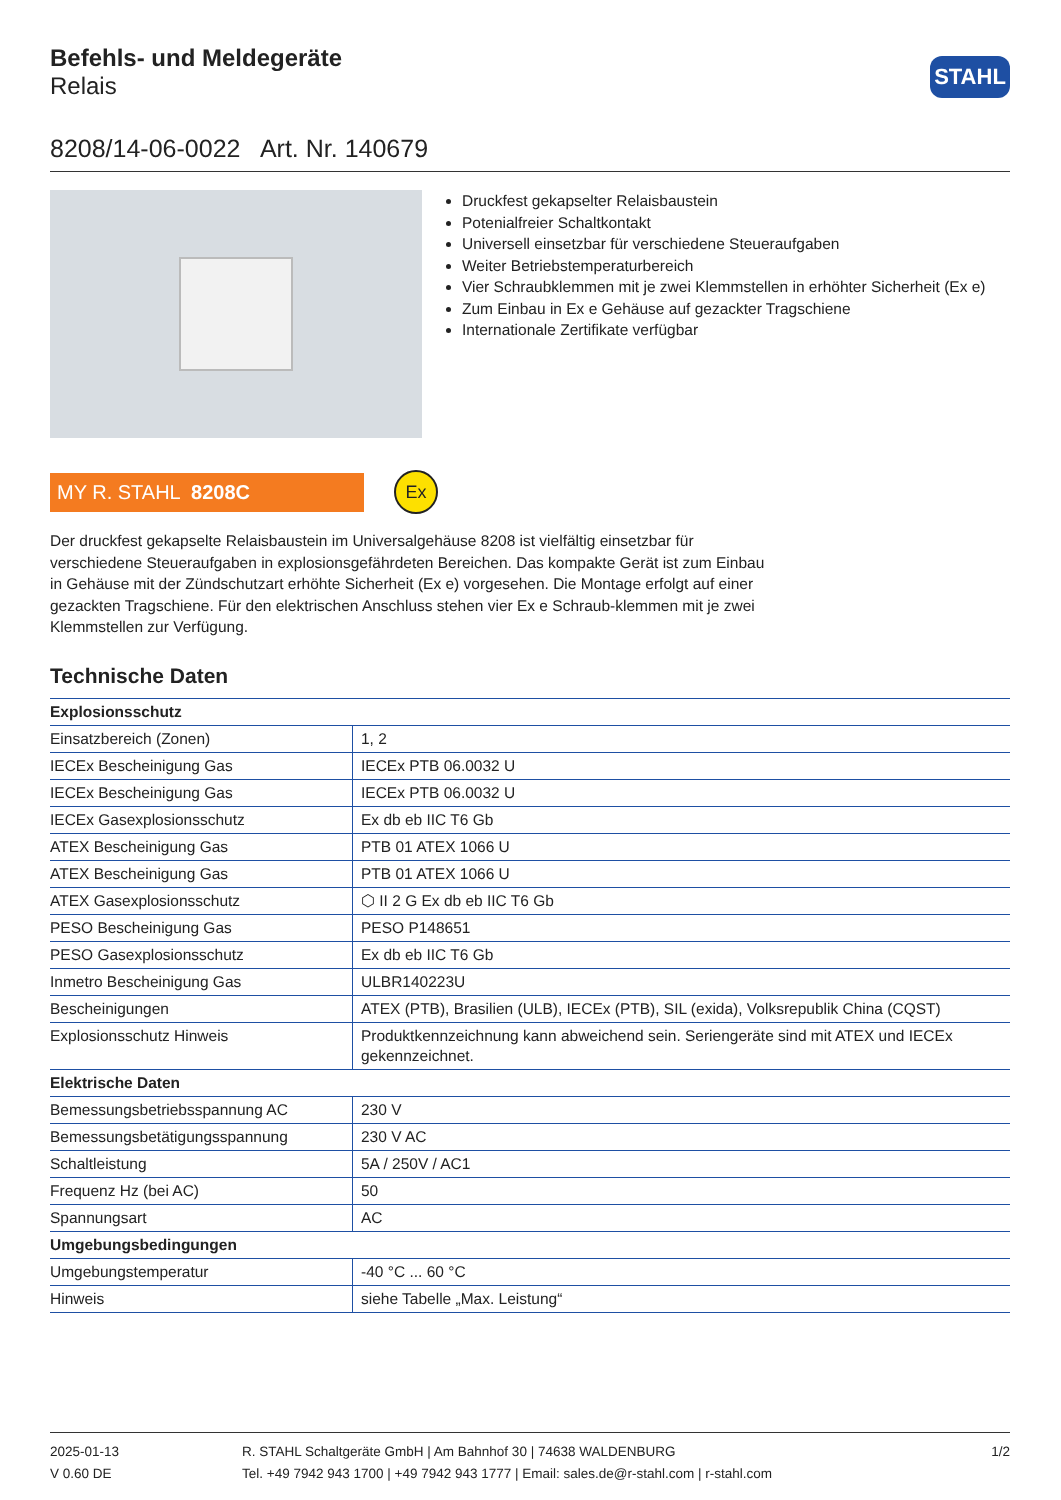Befehls- und Meldegeräte
Relais
STAHL
8208/14-06-0022 Art. Nr. 140679
Druckfest gekapselter Relaisbaustein
Potenialfreier Schaltkontakt
Universell einsetzbar für verschiedene Steueraufgaben
Weiter Betriebstemperaturbereich
Vier Schraubklemmen mit je zwei Klemmstellen in erhöhter Sicherheit (Ex e)
Zum Einbau in Ex e Gehäuse auf gezackter Tragschiene
Internationale Zertifikate verfügbar
MY R. STAHL 8208C
Ex
Der druckfest gekapselte Relaisbaustein im Universalgehäuse 8208 ist vielfältig einsetzbar für verschiedene Steueraufgaben in explosionsgefährdeten Bereichen. Das kompakte Gerät ist zum Einbau in Gehäuse mit der Zündschutzart erhöhte Sicherheit (Ex e) vorgesehen. Die Montage erfolgt auf einer gezackten Tragschiene. Für den elektrischen Anschluss stehen vier Ex e Schraub-klemmen mit je zwei Klemmstellen zur Verfügung.
Technische Daten
| Explosionsschutz | |
| --- | --- |
| Einsatzbereich (Zonen) | 1, 2 |
| IECEx Bescheinigung Gas | IECEx PTB 06.0032 U |
| IECEx Bescheinigung Gas | IECEx PTB 06.0032 U |
| IECEx Gasexplosionsschutz | Ex db eb IIC T6 Gb |
| ATEX Bescheinigung Gas | PTB 01 ATEX 1066 U |
| ATEX Bescheinigung Gas | PTB 01 ATEX 1066 U |
| ATEX Gasexplosionsschutz | ⬡ II 2 G Ex db eb IIC T6 Gb |
| PESO Bescheinigung Gas | PESO P148651 |
| PESO Gasexplosionsschutz | Ex db eb IIC T6 Gb |
| Inmetro Bescheinigung Gas | ULBR140223U |
| Bescheinigungen | ATEX (PTB), Brasilien (ULB), IECEx (PTB), SIL (exida), Volksrepublik China (CQST) |
| Explosionsschutz Hinweis | Produktkennzeichnung kann abweichend sein. Seriengeräte sind mit ATEX und IECEx gekennzeichnet. |
| Elektrische Daten | |
| Bemessungsbetriebsspannung AC | 230 V |
| Bemessungsbetätigungsspannung | 230 V AC |
| Schaltleistung | 5A / 250V / AC1 |
| Frequenz Hz (bei AC) | 50 |
| Spannungsart | AC |
| Umgebungsbedingungen | |
| Umgebungstemperatur | -40 °C ... 60 °C |
| Hinweis | siehe Tabelle „Max. Leistung“ |
2025-01-13
V 0.60 DE
R. STAHL Schaltgeräte GmbH | Am Bahnhof 30 | 74638 WALDENBURG
Tel. +49 7942 943 1700 | +49 7942 943 1777 | Email: sales.de@r-stahl.com | r-stahl.com
1/2